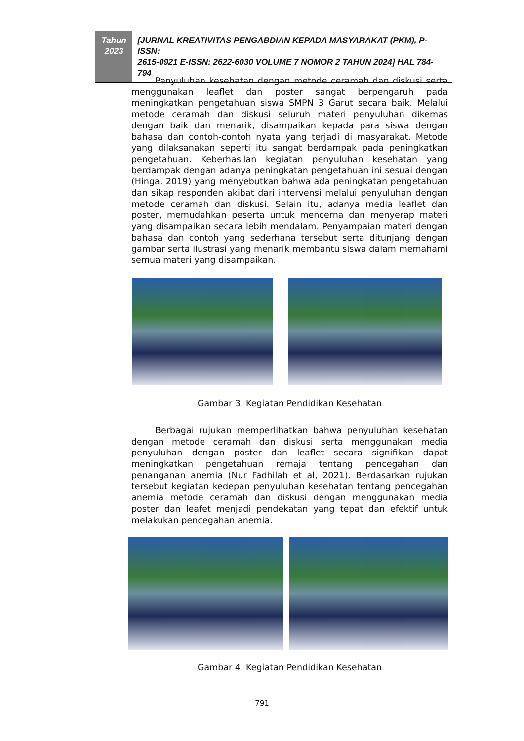Tahun
2023
[JURNAL KREATIVITAS PENGABDIAN KEPADA MASYARAKAT (PKM), P-ISSN:
2615-0921 E-ISSN: 2622-6030 VOLUME 7 NOMOR 2 TAHUN 2024] HAL 784-794
Penyuluhan kesehatan dengan metode ceramah dan diskusi serta menggunakan leaflet dan poster sangat berpengaruh pada meningkatkan pengetahuan siswa SMPN 3 Garut secara baik. Melalui metode ceramah dan diskusi seluruh materi penyuluhan dikemas dengan baik dan menarik, disampaikan kepada para siswa dengan bahasa dan contoh-contoh nyata yang terjadi di masyarakat. Metode yang dilaksanakan seperti itu sangat berdampak pada peningkatkan pengetahuan. Keberhasilan kegiatan penyuluhan kesehatan yang berdampak dengan adanya peningkatan pengetahuan ini sesuai dengan (Hinga, 2019) yang menyebutkan bahwa ada peningkatan pengetahuan dan sikap responden akibat dari intervensi melalui penyuluhan dengan metode ceramah dan diskusi. Selain itu, adanya media leaflet dan poster, memudahkan peserta untuk mencerna dan menyerap materi yang disampaikan secara lebih mendalam. Penyampaian materi dengan bahasa dan contoh yang sederhana tersebut serta ditunjang dengan gambar serta ilustrasi yang menarik membantu siswa dalam memahami semua materi yang disampaikan.
Gambar 3. Kegiatan Pendidikan Kesehatan
Berbagai rujukan memperlihatkan bahwa penyuluhan kesehatan dengan metode ceramah dan diskusi serta menggunakan media penyuluhan dengan poster dan leaflet secara signifikan dapat meningkatkan pengetahuan remaja tentang pencegahan dan penanganan anemia (Nur Fadhilah et al, 2021). Berdasarkan rujukan tersebut kegiatan kedepan penyuluhan kesehatan tentang pencegahan anemia metode ceramah dan diskusi dengan menggunakan media poster dan leafet menjadi pendekatan yang tepat dan efektif untuk melakukan pencegahan anemia.
Gambar 4. Kegiatan Pendidikan Kesehatan
791